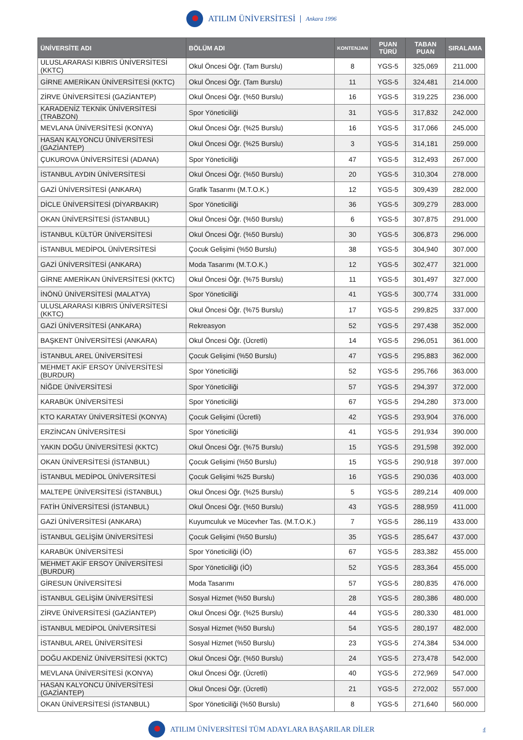ATILIM ÜNİVERSİTESİ Ankara 1996
| ÜNİVERSİTE ADI | BÖLÜM ADI | KONTENJAN | PUAN TÜRÜ | TABAN PUAN | SIRALAMA |
| --- | --- | --- | --- | --- | --- |
| ULUSLARARASI KIBRIS ÜNİVERSİTESİ (KKTC) | Okul Öncesi Öğr. (Tam Burslu) | 8 | YGS-5 | 325,069 | 211.000 |
| GİRNE AMERİKAN ÜNİVERSİTESİ (KKTC) | Okul Öncesi Öğr. (Tam Burslu) | 11 | YGS-5 | 324,481 | 214.000 |
| ZİRVE ÜNİVERSİTESİ (GAZİANTEP) | Okul Öncesi Öğr. (%50 Burslu) | 16 | YGS-5 | 319,225 | 236.000 |
| KARADENİZ TEKNİK ÜNİVERSİTESİ (TRABZON) | Spor Yöneticiliği | 31 | YGS-5 | 317,832 | 242.000 |
| MEVLANA ÜNİVERSİTESİ (KONYA) | Okul Öncesi Öğr. (%25 Burslu) | 16 | YGS-5 | 317,066 | 245.000 |
| HASAN KALYONCU ÜNİVERSİTESİ (GAZİANTEP) | Okul Öncesi Öğr. (%25 Burslu) | 3 | YGS-5 | 314,181 | 259.000 |
| ÇUKUROVA ÜNİVERSİTESİ (ADANA) | Spor Yöneticiliği | 47 | YGS-5 | 312,493 | 267.000 |
| İSTANBUL AYDIN ÜNİVERSİTESİ | Okul Öncesi Öğr. (%50 Burslu) | 20 | YGS-5 | 310,304 | 278.000 |
| GAZİ ÜNİVERSİTESİ (ANKARA) | Grafik Tasarımı (M.T.O.K.) | 12 | YGS-5 | 309,439 | 282.000 |
| DİCLE ÜNİVERSİTESİ (DİYARBAKIR) | Spor Yöneticiliği | 36 | YGS-5 | 309,279 | 283.000 |
| OKAN ÜNİVERSİTESİ (İSTANBUL) | Okul Öncesi Öğr. (%50 Burslu) | 6 | YGS-5 | 307,875 | 291.000 |
| İSTANBUL KÜLTÜR ÜNİVERSİTESİ | Okul Öncesi Öğr. (%50 Burslu) | 30 | YGS-5 | 306,873 | 296.000 |
| İSTANBUL MEDİPOL ÜNİVERSİTESİ | Çocuk Gelişimi (%50 Burslu) | 38 | YGS-5 | 304,940 | 307.000 |
| GAZİ ÜNİVERSİTESİ (ANKARA) | Moda Tasarımı (M.T.O.K.) | 12 | YGS-5 | 302,477 | 321.000 |
| GİRNE AMERİKAN ÜNİVERSİTESİ (KKTC) | Okul Öncesi Öğr. (%75 Burslu) | 11 | YGS-5 | 301,497 | 327.000 |
| İNÖNÜ ÜNİVERSİTESİ (MALATYA) | Spor Yöneticiliği | 41 | YGS-5 | 300,774 | 331.000 |
| ULUSLARARASI KIBRIS ÜNİVERSİTESİ (KKTC) | Okul Öncesi Öğr. (%75 Burslu) | 17 | YGS-5 | 299,825 | 337.000 |
| GAZİ ÜNİVERSİTESİ (ANKARA) | Rekreasyon | 52 | YGS-5 | 297,438 | 352.000 |
| BAŞKENT ÜNİVERSİTESİ (ANKARA) | Okul Öncesi Öğr. (Ücretli) | 14 | YGS-5 | 296,051 | 361.000 |
| İSTANBUL AREL ÜNİVERSİTESİ | Çocuk Gelişimi (%50 Burslu) | 47 | YGS-5 | 295,883 | 362.000 |
| MEHMET AKİF ERSOY ÜNİVERSİTESİ (BURDUR) | Spor Yöneticiliği | 52 | YGS-5 | 295,766 | 363.000 |
| NİĞDE ÜNİVERSİTESİ | Spor Yöneticiliği | 57 | YGS-5 | 294,397 | 372.000 |
| KARABÜK ÜNİVERSİTESİ | Spor Yöneticiliği | 67 | YGS-5 | 294,280 | 373.000 |
| KTO KARATAY ÜNİVERSİTESİ (KONYA) | Çocuk Gelişimi (Ücretli) | 42 | YGS-5 | 293,904 | 376.000 |
| ERZİNCAN ÜNİVERSİTESİ | Spor Yöneticiliği | 41 | YGS-5 | 291,934 | 390.000 |
| YAKIN DOĞU ÜNİVERSİTESİ (KKTC) | Okul Öncesi Öğr. (%75 Burslu) | 15 | YGS-5 | 291,598 | 392.000 |
| OKAN ÜNİVERSİTESİ (İSTANBUL) | Çocuk Gelişimi (%50 Burslu) | 15 | YGS-5 | 290,918 | 397.000 |
| İSTANBUL MEDİPOL ÜNİVERSİTESİ | Çocuk Gelişimi %25 Burslu) | 16 | YGS-5 | 290,036 | 403.000 |
| MALTEPE ÜNİVERSİTESİ (İSTANBUL) | Okul Öncesi Öğr. (%25 Burslu) | 5 | YGS-5 | 289,214 | 409.000 |
| FATİH ÜNİVERSİTESİ (İSTANBUL) | Okul Öncesi Öğr. (%50 Burslu) | 43 | YGS-5 | 288,959 | 411.000 |
| GAZİ ÜNİVERSİTESİ (ANKARA) | Kuyumculuk ve Mücevher Tas. (M.T.O.K.) | 7 | YGS-5 | 286,119 | 433.000 |
| İSTANBUL GELİŞİM ÜNİVERSİTESİ | Çocuk Gelişimi (%50 Burslu) | 35 | YGS-5 | 285,647 | 437.000 |
| KARABÜK ÜNİVERSİTESİ | Spor Yöneticiliği (İÖ) | 67 | YGS-5 | 283,382 | 455.000 |
| MEHMET AKİF ERSOY ÜNİVERSİTESİ (BURDUR) | Spor Yöneticiliği (İÖ) | 52 | YGS-5 | 283,364 | 455.000 |
| GİRESUN ÜNİVERSİTESİ | Moda Tasarımı | 57 | YGS-5 | 280,835 | 476.000 |
| İSTANBUL GELİŞİM ÜNİVERSİTESİ | Sosyal Hizmet (%50 Burslu) | 28 | YGS-5 | 280,386 | 480.000 |
| ZİRVE ÜNİVERSİTESİ (GAZİANTEP) | Okul Öncesi Öğr. (%25 Burslu) | 44 | YGS-5 | 280,330 | 481.000 |
| İSTANBUL MEDİPOL ÜNİVERSİTESİ | Sosyal Hizmet (%50 Burslu) | 54 | YGS-5 | 280,197 | 482.000 |
| İSTANBUL AREL ÜNİVERSİTESİ | Sosyal Hizmet (%50 Burslu) | 23 | YGS-5 | 274,384 | 534.000 |
| DOĞU AKDENİZ ÜNİVERSİTESİ (KKTC) | Okul Öncesi Öğr. (%50 Burslu) | 24 | YGS-5 | 273,478 | 542.000 |
| MEVLANA ÜNİVERSİTESİ (KONYA) | Okul Öncesi Öğr. (Ücretli) | 40 | YGS-5 | 272,969 | 547.000 |
| HASAN KALYONCU ÜNİVERSİTESİ (GAZİANTEP) | Okul Öncesi Öğr. (Ücretli) | 21 | YGS-5 | 272,002 | 557.000 |
| OKAN ÜNİVERSİTESİ (İSTANBUL) | Spor Yöneticiliği (%50 Burslu) | 8 | YGS-5 | 271,640 | 560.000 |
ATILIM ÜNİVERSİTESİ TÜM ADAYLARA BAŞARILAR DİLER 4